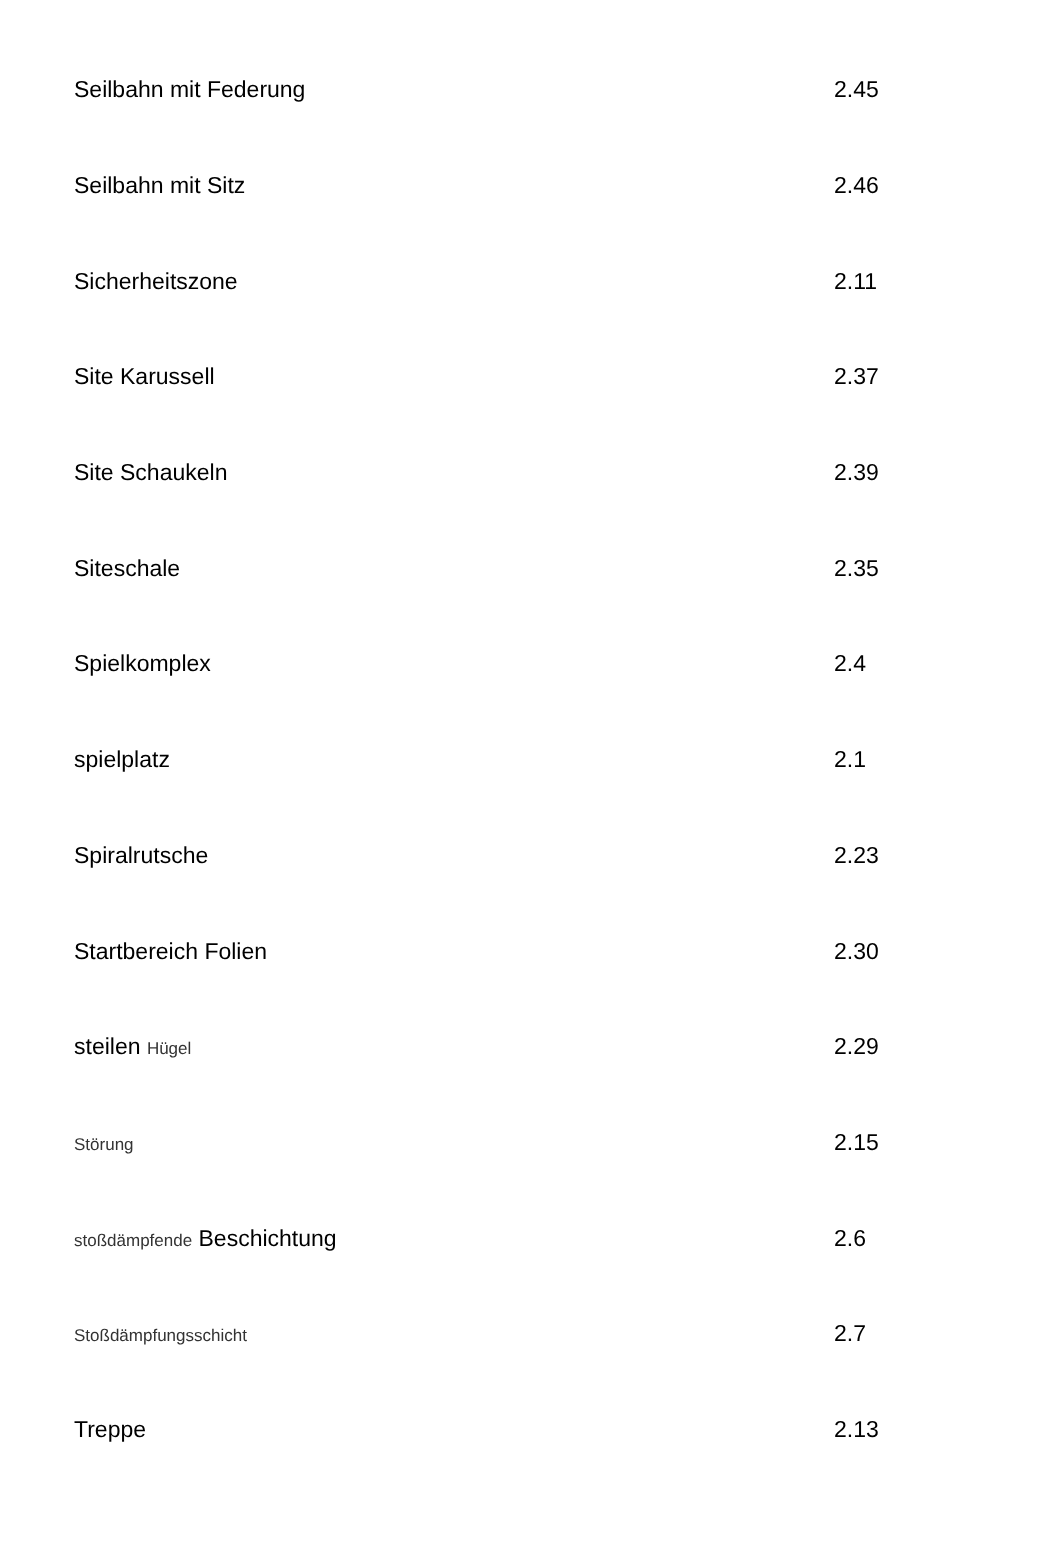| Seilbahn mit Federung | 2.45 |
| Seilbahn mit Sitz | 2.46 |
| Sicherheitszone | 2.11 |
| Site Karussell | 2.37 |
| Site Schaukeln | 2.39 |
| Siteschale | 2.35 |
| Spielkomplex | 2.4 |
| spielplatz | 2.1 |
| Spiralrutsche | 2.23 |
| Startbereich Folien | 2.30 |
| steilen Hügel | 2.29 |
| Störung | 2.15 |
| stoßdämpfende Beschichtung | 2.6 |
| Stoßdämpfungsschicht | 2.7 |
| Treppe | 2.13 |